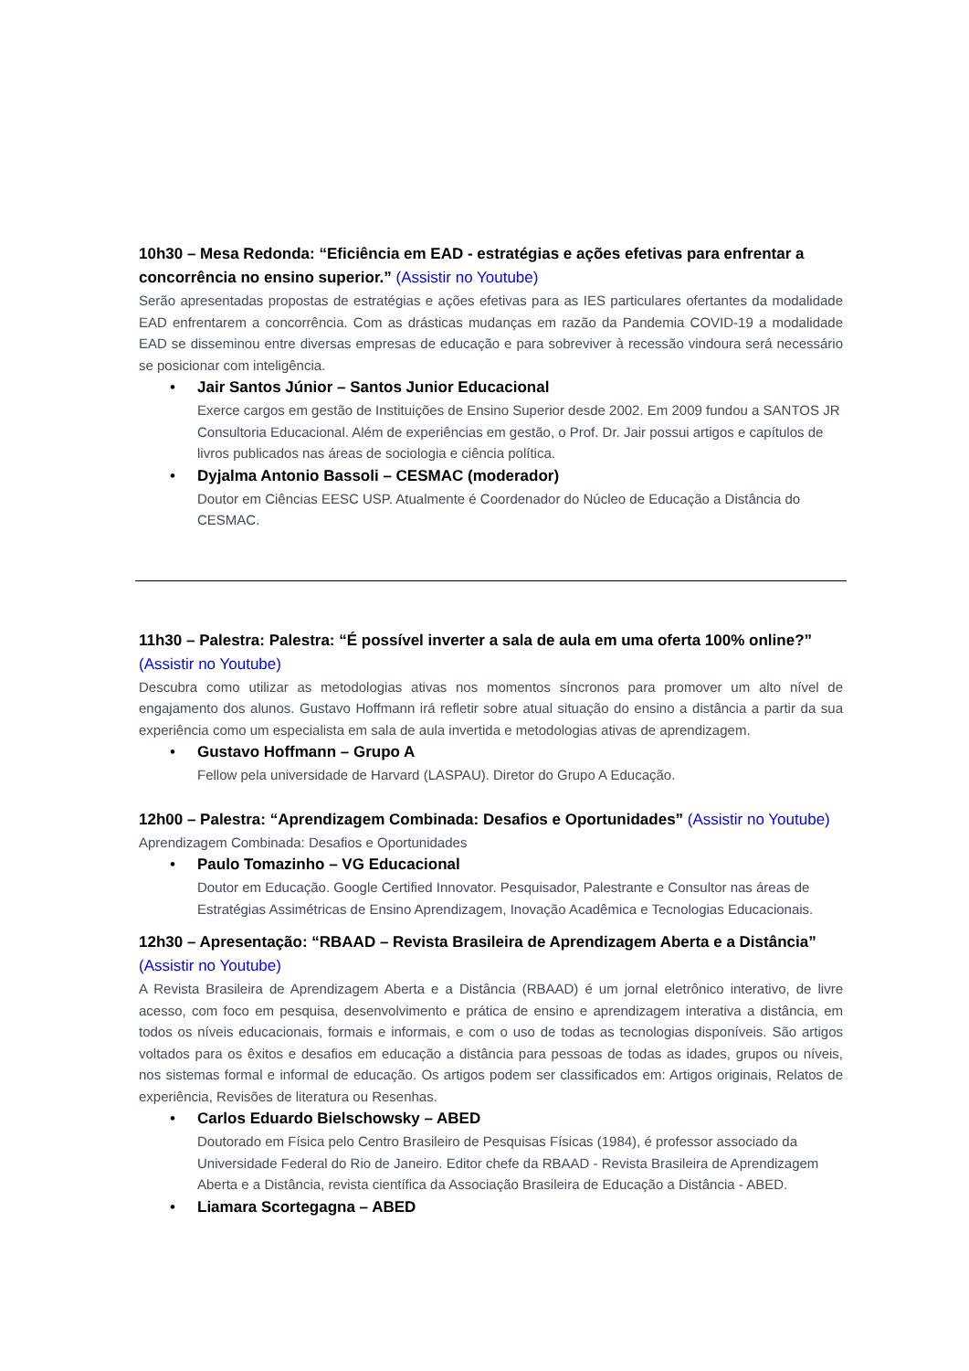10h30 – Mesa Redonda: “Eficiência em EAD - estratégias e ações efetivas para enfrentar a concorrência no ensino superior.” (Assistir no Youtube)
Serão apresentadas propostas de estratégias e ações efetivas para as IES particulares ofertantes da modalidade EAD enfrentarem a concorrência. Com as drásticas mudanças em razão da Pandemia COVID-19 a modalidade EAD se disseminou entre diversas empresas de educação e para sobreviver à recessão vindoura será necessário se posicionar com inteligência.
•
Jair Santos Júnior – Santos Junior Educacional
Exerce cargos em gestão de Instituições de Ensino Superior desde 2002. Em 2009 fundou a SANTOS JR Consultoria Educacional. Além de experiências em gestão, o Prof. Dr. Jair possui artigos e capítulos de livros publicados nas áreas de sociologia e ciência política.
•
Dyjalma Antonio Bassoli – CESMAC (moderador)
Doutor em Ciências EESC USP. Atualmente é Coordenador do Núcleo de Educação a Distância do CESMAC.
11h30 – Palestra: Palestra: “É possível inverter a sala de aula em uma oferta 100% online?” (Assistir no Youtube)
Descubra como utilizar as metodologias ativas nos momentos síncronos para promover um alto nível de engajamento dos alunos. Gustavo Hoffmann irá refletir sobre atual situação do ensino a distância a partir da sua experiência como um especialista em sala de aula invertida e metodologias ativas de aprendizagem.
•
Gustavo Hoffmann – Grupo A
Fellow pela universidade de Harvard (LASPAU). Diretor do Grupo A Educação.
12h00 – Palestra: “Aprendizagem Combinada: Desafios e Oportunidades” (Assistir no Youtube)
Aprendizagem Combinada: Desafios e Oportunidades
•
Paulo Tomazinho – VG Educacional
Doutor em Educação. Google Certified Innovator. Pesquisador, Palestrante e Consultor nas áreas de Estratégias Assimétricas de Ensino Aprendizagem, Inovação Acadêmica e Tecnologias Educacionais.
12h30 – Apresentação: “RBAAD – Revista Brasileira de Aprendizagem Aberta e a Distância” (Assistir no Youtube)
A Revista Brasileira de Aprendizagem Aberta e a Distância (RBAAD) é um jornal eletrônico interativo, de livre acesso, com foco em pesquisa, desenvolvimento e prática de ensino e aprendizagem interativa a distância, em todos os níveis educacionais, formais e informais, e com o uso de todas as tecnologias disponíveis. São artigos voltados para os êxitos e desafios em educação a distância para pessoas de todas as idades, grupos ou níveis, nos sistemas formal e informal de educação. Os artigos podem ser classificados em: Artigos originais, Relatos de experiência, Revisões de literatura ou Resenhas.
•
Carlos Eduardo Bielschowsky – ABED
Doutorado em Física pelo Centro Brasileiro de Pesquisas Físicas (1984), é professor associado da Universidade Federal do Rio de Janeiro. Editor chefe da RBAAD - Revista Brasileira de Aprendizagem Aberta e a Distância, revista científica da Associação Brasileira de Educação a Distância - ABED.
•
Liamara Scortegagna – ABED